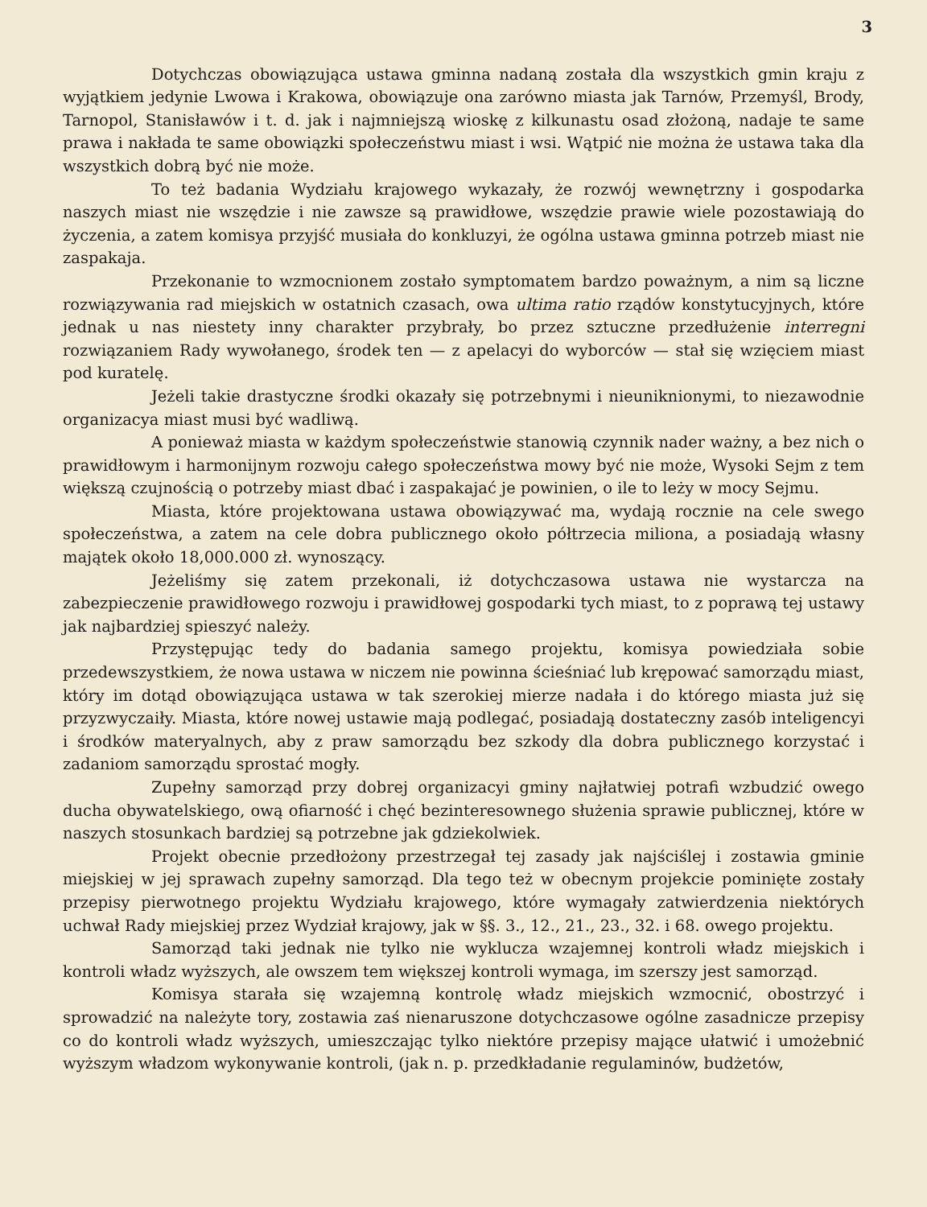3
Dotychczas obowiązująca ustawa gminna nadaną została dla wszystkich gmin kraju z wyjątkiem jedynie Lwowa i Krakowa, obowiązuje ona zarówno miasta jak Tarnów, Przemyśl, Brody, Tarnopol, Stanisławów i t. d. jak i najmniejszą wioskę z kilkunastu osad złożoną, nadaje te same prawa i nakłada te same obowiązki społeczeństwu miast i wsi. Wątpić nie można że ustawa taka dla wszystkich dobrą być nie może.
To też badania Wydziału krajowego wykazały, że rozwój wewnętrzny i gospodarka naszych miast nie wszędzie i nie zawsze są prawidłowe, wszędzie prawie wiele pozostawiają do życzenia, a zatem komisya przyjść musiała do konkluzyi, że ogólna ustawa gminna potrzeb miast nie zaspakaja.
Przekonanie to wzmocnionem zostało symptomatem bardzo poważnym, a nim są liczne rozwiązywania rad miejskich w ostatnich czasach, owa ultima ratio rządów konstytucyjnych, które jednak u nas niestety inny charakter przybrały, bo przez sztuczne przedłużenie interregni rozwiązaniem Rady wywołanego, środek ten — z apelacyi do wyborców — stał się wzięciem miast pod kuratelę.
Jeżeli takie drastyczne środki okazały się potrzebnymi i nieuniknionymi, to niezawodnie organizacya miast musi być wadliwą.
A ponieważ miasta w każdym społeczeństwie stanowią czynnik nader ważny, a bez nich o prawidłowym i harmonijnym rozwoju całego społeczeństwa mowy być nie może, Wysoki Sejm z tem większą czujnością o potrzeby miast dbać i zaspakajać je powinien, o ile to leży w mocy Sejmu.
Miasta, które projektowana ustawa obowiązywać ma, wydają rocznie na cele swego społeczeństwa, a zatem na cele dobra publicznego około półtrzecia miliona, a posiadają własny majątek około 18,000.000 zł. wynoszący.
Jeżeliśmy się zatem przekonali, iż dotychczasowa ustawa nie wystarcza na zabezpieczenie prawidłowego rozwoju i prawidłowej gospodarki tych miast, to z poprawą tej ustawy jak najbardziej spieszyć należy.
Przystępując tedy do badania samego projektu, komisya powiedziała sobie przedewszystkiem, że nowa ustawa w niczem nie powinna ścieśniać lub krępować samorządu miast, który im dotąd obowiązująca ustawa w tak szerokiej mierze nadała i do którego miasta już się przyzwyczaiły. Miasta, które nowej ustawie mają podlegać, posiadają dostateczny zasób inteligencyi i środków materyalnych, aby z praw samorządu bez szkody dla dobra publicznego korzystać i zadaniom samorządu sprostać mogły.
Zupełny samorząd przy dobrej organizacyi gminy najłatwiej potrafi wzbudzić owego ducha obywatelskiego, ową ofiarność i chęć bezinteresownego służenia sprawie publicznej, które w naszych stosunkach bardziej są potrzebne jak gdziekolwiek.
Projekt obecnie przedłożony przestrzegał tej zasady jak najściślej i zostawia gminie miejskiej w jej sprawach zupełny samorząd. Dla tego też w obecnym projekcie pominięte zostały przepisy pierwotnego projektu Wydziału krajowego, które wymagały zatwierdzenia niektórych uchwał Rady miejskiej przez Wydział krajowy, jak w §§. 3., 12., 21., 23., 32. i 68. owego projektu.
Samorząd taki jednak nie tylko nie wyklucza wzajemnej kontroli władz miejskich i kontroli władz wyższych, ale owszem tem większej kontroli wymaga, im szerszy jest samorząd.
Komisya starała się wzajemną kontrolę władz miejskich wzmocnić, obostrzyć i sprowadzić na należyte tory, zostawia zaś nienaruszone dotychczasowe ogólne zasadnicze przepisy co do kontroli władz wyższych, umieszczając tylko niektóre przepisy mające ułatwić i umożebnić wyższym władzom wykonywanie kontroli, (jak n. p. przedkładanie regulaminów, budżetów,